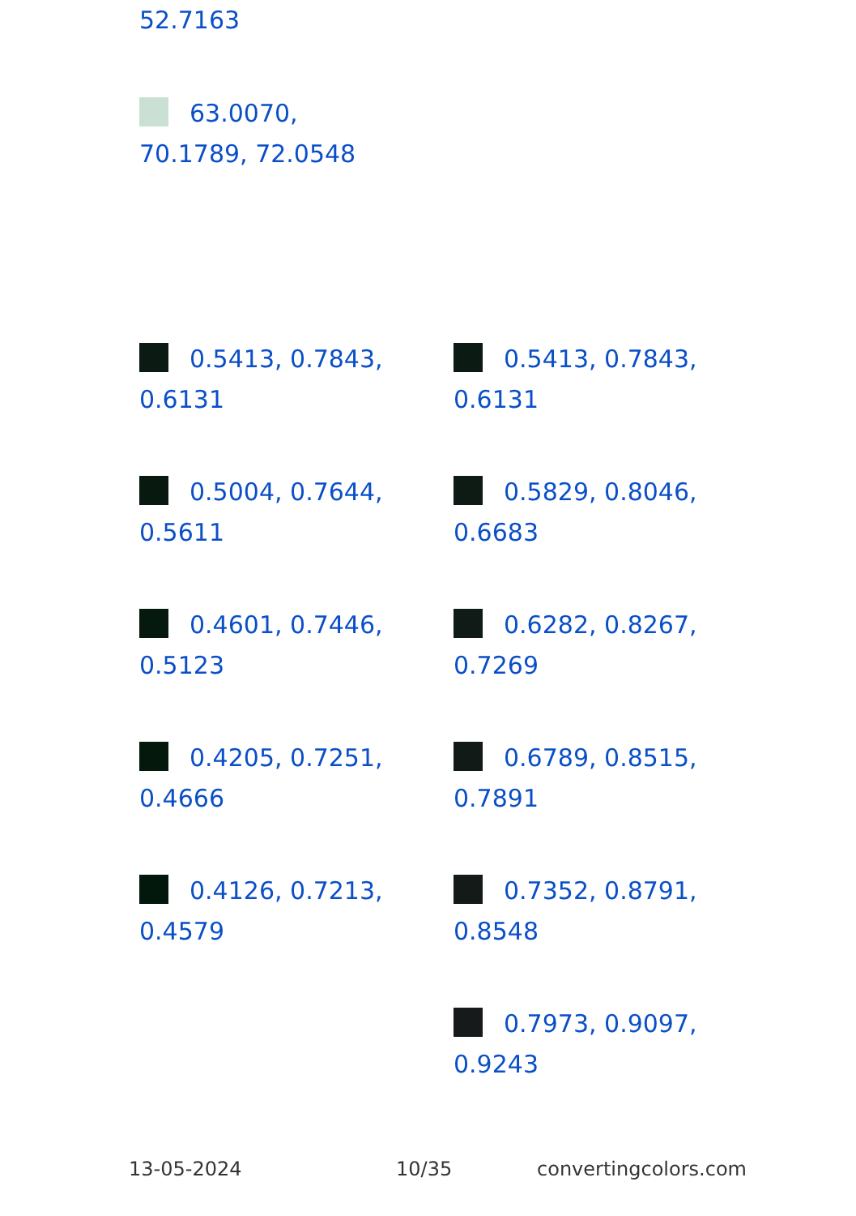52.7163
63.0070, 70.1789, 72.0548
0.5413, 0.7843, 0.6131
0.5413, 0.7843, 0.6131
0.5004, 0.7644, 0.5611
0.5829, 0.8046, 0.6683
0.4601, 0.7446, 0.5123
0.6282, 0.8267, 0.7269
0.4205, 0.7251, 0.4666
0.6789, 0.8515, 0.7891
0.4126, 0.7213, 0.4579
0.7352, 0.8791, 0.8548
0.7973, 0.9097, 0.9243
13-05-2024 10/35 convertingcolors.com